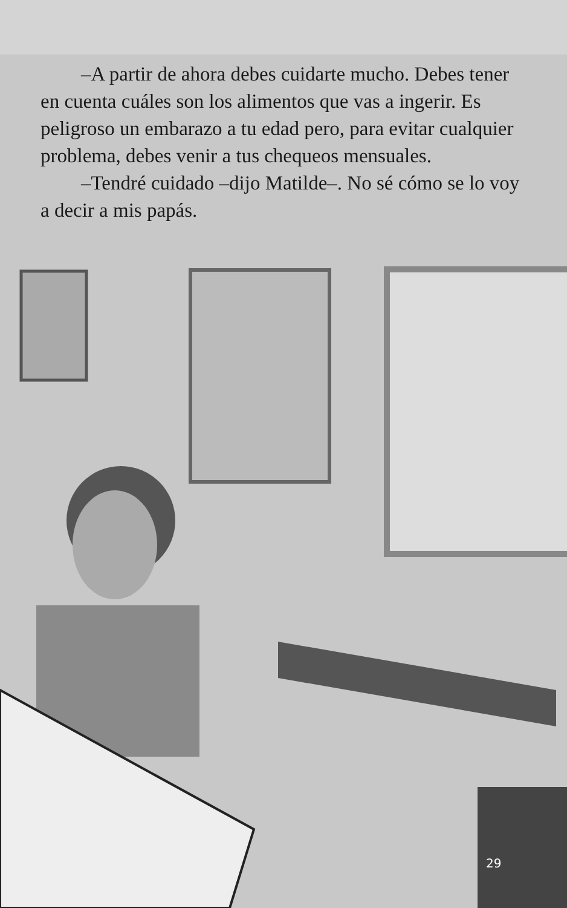–A partir de ahora debes cuidarte mucho. Debes tener en cuenta cuáles son los alimentos que vas a ingerir. Es peligroso un embarazo a tu edad pero, para evitar cualquier problema, debes venir a tus chequeos mensuales.
–Tendré cuidado –dijo Matilde–. No sé cómo se lo voy a decir a mis papás.
29